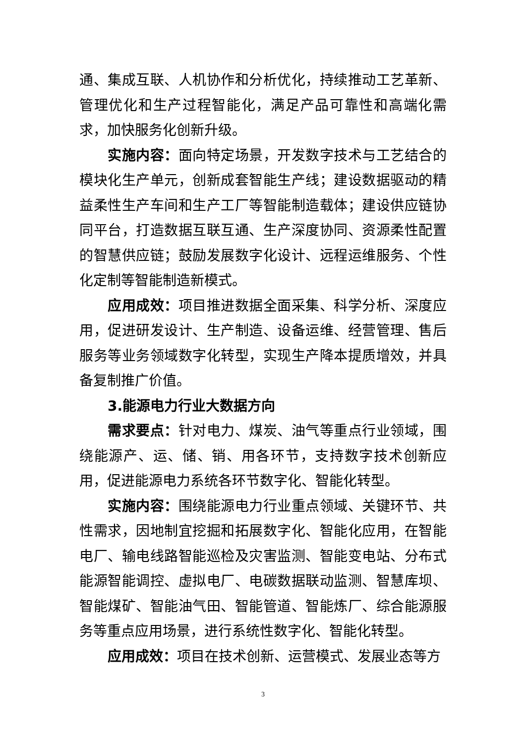通、集成互联、人机协作和分析优化，持续推动工艺革新、管理优化和生产过程智能化，满足产品可靠性和高端化需求，加快服务化创新升级。
实施内容：面向特定场景，开发数字技术与工艺结合的模块化生产单元，创新成套智能生产线；建设数据驱动的精益柔性生产车间和生产工厂等智能制造载体；建设供应链协同平台，打造数据互联互通、生产深度协同、资源柔性配置的智慧供应链；鼓励发展数字化设计、远程运维服务、个性化定制等智能制造新模式。
应用成效：项目推进数据全面采集、科学分析、深度应用，促进研发设计、生产制造、设备运维、经营管理、售后服务等业务领域数字化转型，实现生产降本提质增效，并具备复制推广价值。
3.能源电力行业大数据方向
需求要点：针对电力、煤炭、油气等重点行业领域，围绕能源产、运、储、销、用各环节，支持数字技术创新应用，促进能源电力系统各环节数字化、智能化转型。
实施内容：围绕能源电力行业重点领域、关键环节、共性需求，因地制宜挖掘和拓展数字化、智能化应用，在智能电厂、输电线路智能巡检及灾害监测、智能变电站、分布式能源智能调控、虚拟电厂、电碳数据联动监测、智慧库坝、智能煤矿、智能油气田、智能管道、智能炼厂、综合能源服务等重点应用场景，进行系统性数字化、智能化转型。
应用成效：项目在技术创新、运营模式、发展业态等方
3